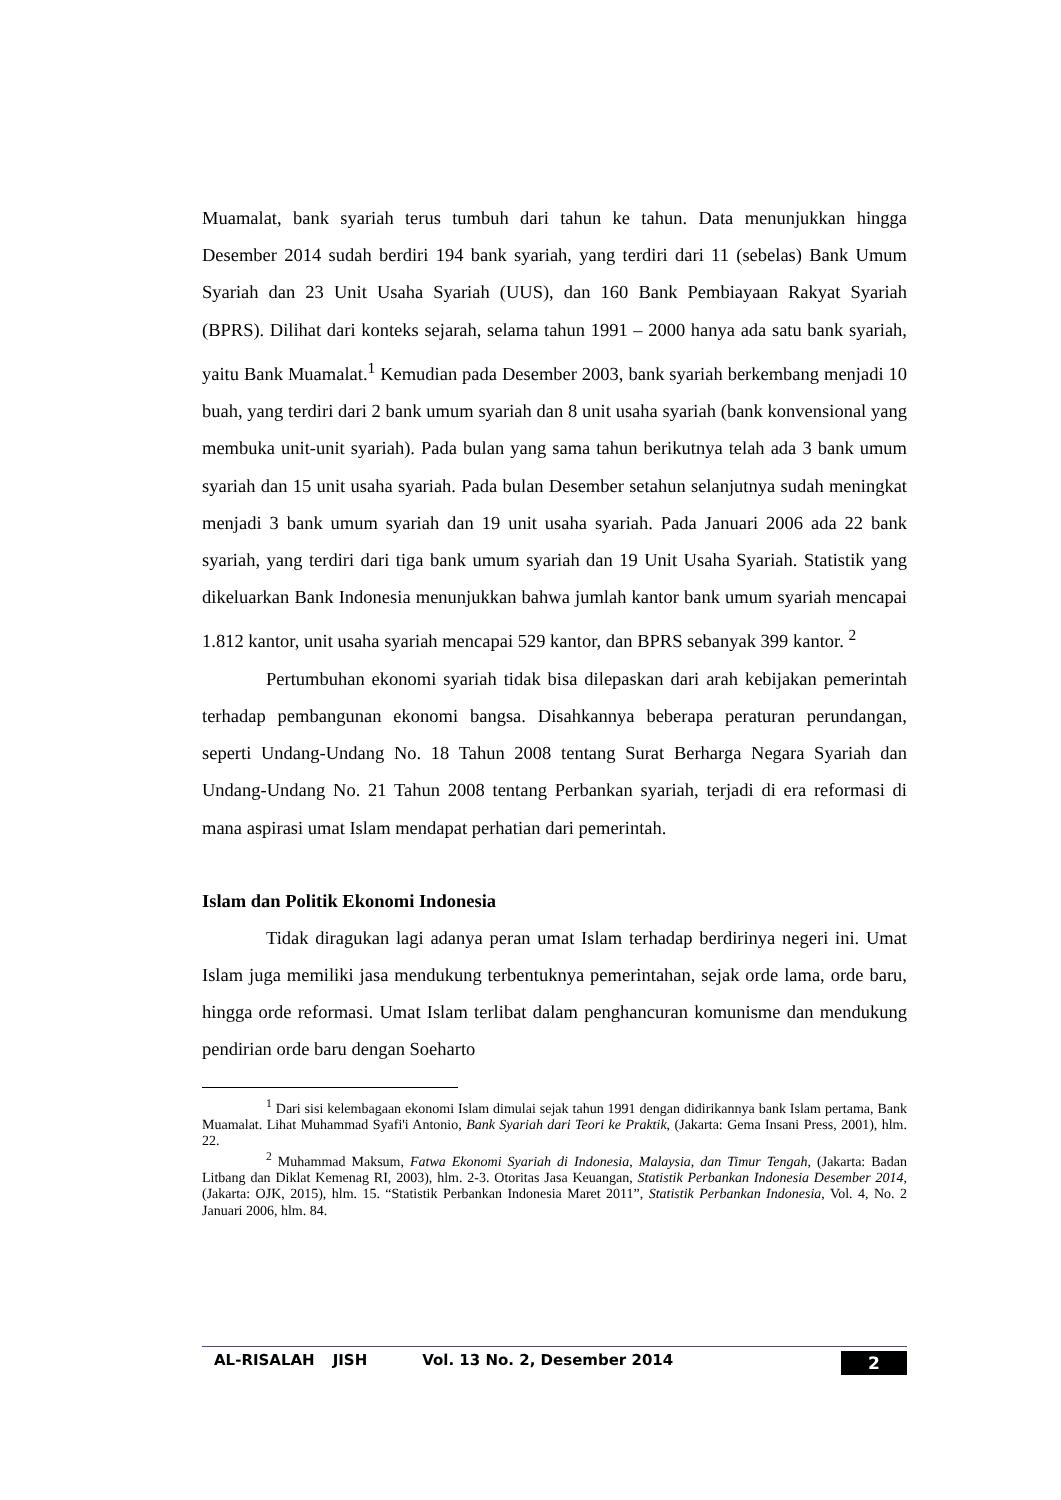Muamalat, bank syariah terus tumbuh dari tahun ke tahun. Data menunjukkan hingga Desember 2014 sudah berdiri 194 bank syariah, yang terdiri dari 11 (sebelas) Bank Umum Syariah dan 23 Unit Usaha Syariah (UUS), dan 160 Bank Pembiayaan Rakyat Syariah (BPRS). Dilihat dari konteks sejarah, selama tahun 1991 – 2000 hanya ada satu bank syariah, yaitu Bank Muamalat.<sup>1</sup> Kemudian pada Desember 2003, bank syariah berkembang menjadi 10 buah, yang terdiri dari 2 bank umum syariah dan 8 unit usaha syariah (bank konvensional yang membuka unit-unit syariah). Pada bulan yang sama tahun berikutnya telah ada 3 bank umum syariah dan 15 unit usaha syariah. Pada bulan Desember setahun selanjutnya sudah meningkat menjadi 3 bank umum syariah dan 19 unit usaha syariah. Pada Januari 2006 ada 22 bank syariah, yang terdiri dari tiga bank umum syariah dan 19 Unit Usaha Syariah. Statistik yang dikeluarkan Bank Indonesia menunjukkan bahwa jumlah kantor bank umum syariah mencapai 1.812 kantor, unit usaha syariah mencapai 529 kantor, dan BPRS sebanyak 399 kantor. <sup>2</sup>
Pertumbuhan ekonomi syariah tidak bisa dilepaskan dari arah kebijakan pemerintah terhadap pembangunan ekonomi bangsa. Disahkannya beberapa peraturan perundangan, seperti Undang-Undang No. 18 Tahun 2008 tentang Surat Berharga Negara Syariah dan Undang-Undang No. 21 Tahun 2008 tentang Perbankan syariah, terjadi di era reformasi di mana aspirasi umat Islam mendapat perhatian dari pemerintah.
Islam dan Politik Ekonomi Indonesia
Tidak diragukan lagi adanya peran umat Islam terhadap berdirinya negeri ini. Umat Islam juga memiliki jasa mendukung terbentuknya pemerintahan, sejak orde lama, orde baru, hingga orde reformasi. Umat Islam terlibat dalam penghancuran komunisme dan mendukung pendirian orde baru dengan Soeharto
<sup>1</sup> Dari sisi kelembagaan ekonomi Islam dimulai sejak tahun 1991 dengan didirikannya bank Islam pertama, Bank Muamalat. Lihat Muhammad Syafi'i Antonio, Bank Syariah dari Teori ke Praktik, (Jakarta: Gema Insani Press, 2001), hlm. 22.
<sup>2</sup> Muhammad Maksum, Fatwa Ekonomi Syariah di Indonesia, Malaysia, dan Timur Tengah, (Jakarta: Badan Litbang dan Diklat Kemenag RI, 2003), hlm. 2-3. Otoritas Jasa Keuangan, Statistik Perbankan Indonesia Desember 2014, (Jakarta: OJK, 2015), hlm. 15. “Statistik Perbankan Indonesia Maret 2011”, Statistik Perbankan Indonesia, Vol. 4, No. 2 Januari 2006, hlm. 84.
AL-RISALAH JISH Vol. 13 No. 2, Desember 2014 2